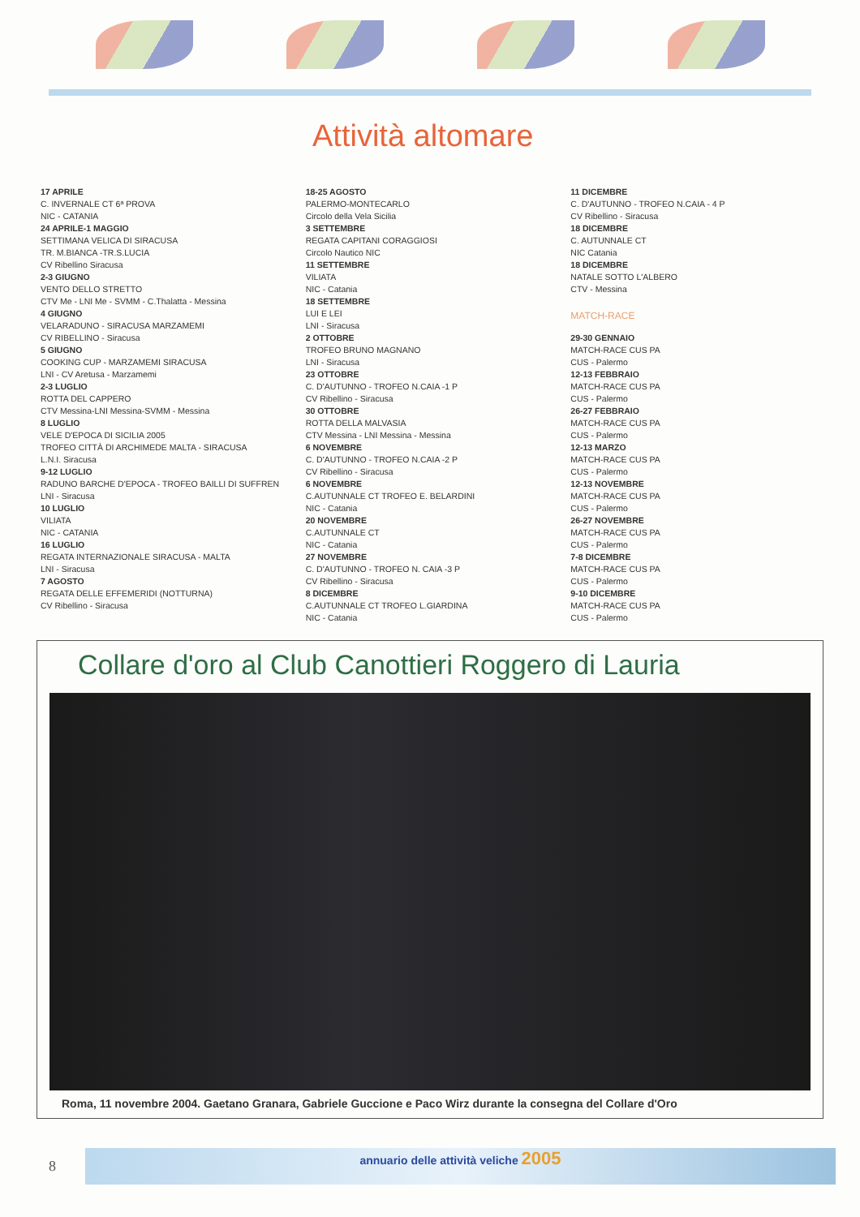Attività altomare
17 APRILE
C. INVERNALE CT 6ª PROVA
NIC - CATANIA
24 APRILE-1 MAGGIO
SETTIMANA VELICA DI SIRACUSA
TR. M.BIANCA -TR.S.LUCIA
CV Ribellino Siracusa
2-3 GIUGNO
VENTO DELLO STRETTO
CTV Me - LNI Me - SVMM - C.Thalatta - Messina
4 GIUGNO
VELARADUNO - SIRACUSA MARZAMEMI
CV RIBELLINO - Siracusa
5 GIUGNO
COOKING CUP - MARZAMEMI SIRACUSA
LNI - CV Aretusa - Marzamemi
2-3 LUGLIO
ROTTA DEL CAPPERO
CTV Messina-LNI Messina-SVMM - Messina
8 LUGLIO
VELE D'EPOCA DI SICILIA 2005
TROFEO CITTÀ DI ARCHIMEDE MALTA - SIRACUSA
L.N.I. Siracusa
9-12 LUGLIO
RADUNO BARCHE D'EPOCA - TROFEO BAILLI DI SUFFREN
LNI - Siracusa
10 LUGLIO
VILIATA
NIC - CATANIA
16 LUGLIO
REGATA INTERNAZIONALE SIRACUSA - MALTA
LNI - Siracusa
7 AGOSTO
REGATA DELLE EFFEMERIDI (NOTTURNA)
CV Ribellino - Siracusa
18-25 AGOSTO
PALERMO-MONTECARLO
Circolo della Vela Sicilia
3 SETTEMBRE
REGATA CAPITANI CORAGGIOSI
Circolo Nautico NIC
11 SETTEMBRE
VILIATA
NIC - Catania
18 SETTEMBRE
LUI E LEI
LNI - Siracusa
2 OTTOBRE
TROFEO BRUNO MAGNANO
LNI - Siracusa
23 OTTOBRE
C. D'AUTUNNO - TROFEO N.CAIA -1 P
CV Ribellino - Siracusa
30 OTTOBRE
ROTTA DELLA MALVASIA
CTV Messina - LNI Messina - Messina
6 NOVEMBRE
C. D'AUTUNNO - TROFEO N.CAIA -2 P
CV Ribellino - Siracusa
6 NOVEMBRE
C.AUTUNNALE CT TROFEO E. BELARDINI
NIC - Catania
20 NOVEMBRE
C.AUTUNNALE CT
NIC - Catania
27 NOVEMBRE
C. D'AUTUNNO - TROFEO N. CAIA -3 P
CV Ribellino - Siracusa
8 DICEMBRE
C.AUTUNNALE CT TROFEO L.GIARDINA
NIC - Catania
11 DICEMBRE
C. D'AUTUNNO - TROFEO N.CAIA - 4 P
CV Ribellino - Siracusa
18 DICEMBRE
C. AUTUNNALE CT
NIC Catania
18 DICEMBRE
NATALE SOTTO L'ALBERO
CTV - Messina
MATCH-RACE
29-30 GENNAIO
MATCH-RACE CUS PA
CUS - Palermo
12-13 FEBBRAIO
MATCH-RACE CUS PA
CUS - Palermo
26-27 FEBBRAIO
MATCH-RACE CUS PA
CUS - Palermo
12-13 MARZO
MATCH-RACE CUS PA
CUS - Palermo
12-13 NOVEMBRE
MATCH-RACE CUS PA
CUS - Palermo
26-27 NOVEMBRE
MATCH-RACE CUS PA
CUS - Palermo
7-8 DICEMBRE
MATCH-RACE CUS PA
CUS - Palermo
9-10 DICEMBRE
MATCH-RACE CUS PA
CUS - Palermo
Collare d'oro al Club Canottieri Roggero di Lauria
Roma, 11 novembre 2004. Gaetano Granara, Gabriele Guccione e Paco Wirz durante la consegna del Collare d'Oro
8
annuario delle attività veliche 2005